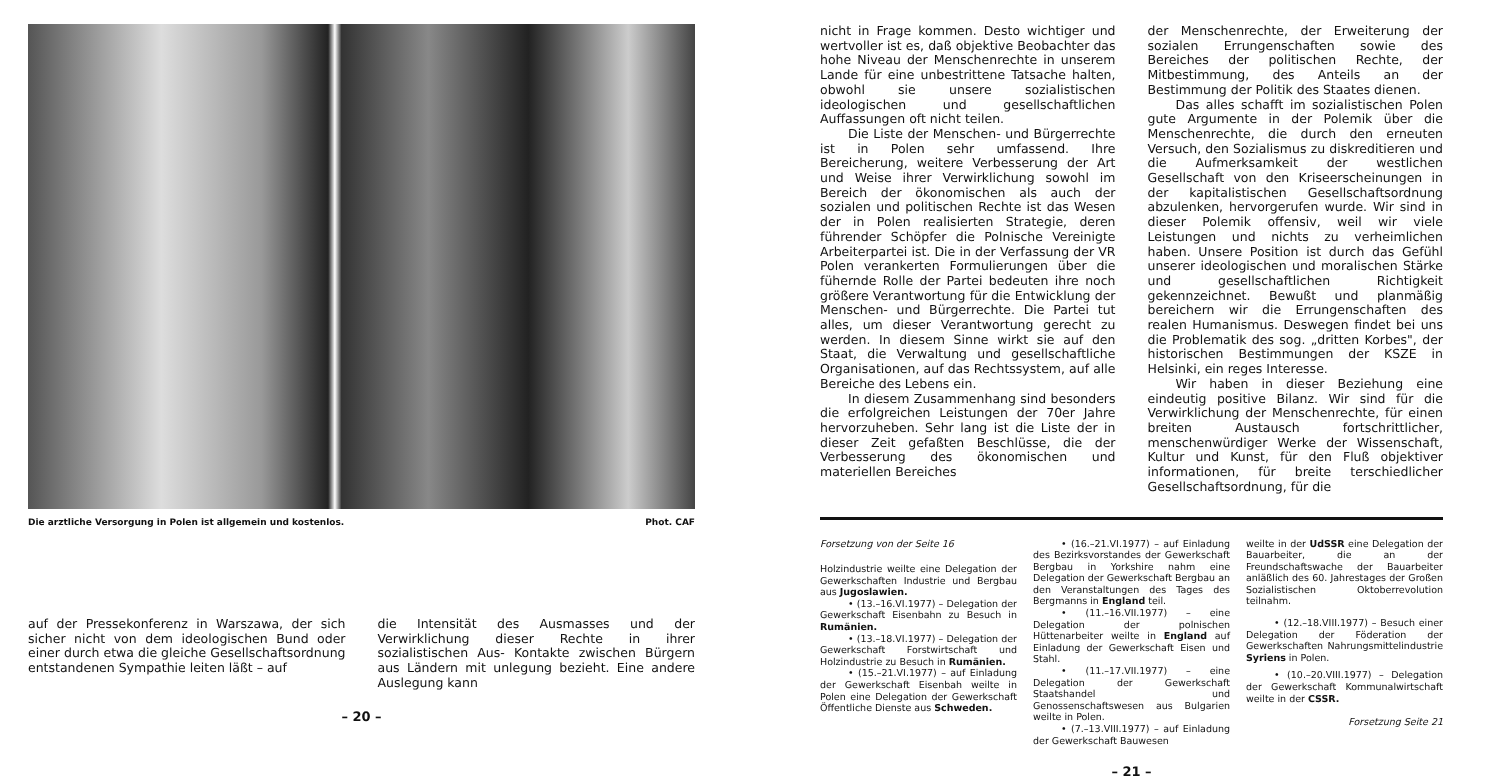Die arztliche Versorgung in Polen ist allgemein und kostenlos. Phot. CAF
auf der Pressekonferenz in Warszawa, der sich sicher nicht von dem ideologischen Bund oder einer durch etwa die gleiche Gesellschaftsordnung entstandenen Sympathie leiten läßt – auf
die Intensität des Ausmasses und der Verwirklichung dieser Rechte in ihrer sozialistischen Aus- Kontakte zwischen Bürgern aus Ländern mit unlegung bezieht. Eine andere Auslegung kann
– 20 –
nicht in Frage kommen. Desto wichtiger und wertvoller ist es, daß objektive Beobachter das hohe Niveau der Menschenrechte in unserem Lande für eine unbestrittene Tatsache halten, obwohl sie unsere sozialistischen ideologischen und gesellschaftlichen Auffassungen oft nicht teilen.
Die Liste der Menschen- und Bürgerrechte ist in Polen sehr umfassend. Ihre Bereicherung, weitere Verbesserung der Art und Weise ihrer Verwirklichung sowohl im Bereich der ökonomischen als auch der sozialen und politischen Rechte ist das Wesen der in Polen realisierten Strategie, deren führender Schöpfer die Polnische Vereinigte Arbeiterpartei ist. Die in der Verfassung der VR Polen verankerten Formulierungen über die fühernde Rolle der Partei bedeuten ihre noch größere Verantwortung für die Entwicklung der Menschen- und Bürgerrechte. Die Partei tut alles, um dieser Verantwortung gerecht zu werden. In diesem Sinne wirkt sie auf den Staat, die Verwaltung und gesellschaftliche Organisationen, auf das Rechtssystem, auf alle Bereiche des Lebens ein.
In diesem Zusammenhang sind besonders die erfolgreichen Leistungen der 70er Jahre hervorzuheben. Sehr lang ist die Liste der in dieser Zeit gefaßten Beschlüsse, die der Verbesserung des ökonomischen und materiellen Bereiches
der Menschenrechte, der Erweiterung der sozialen Errungenschaften sowie des Bereiches der politischen Rechte, der Mitbestimmung, des Anteils an der Bestimmung der Politik des Staates dienen.
Das alles schafft im sozialistischen Polen gute Argumente in der Polemik über die Menschenrechte, die durch den erneuten Versuch, den Sozialismus zu diskreditieren und die Aufmerksamkeit der westlichen Gesellschaft von den Kriseerscheinungen in der kapitalistischen Gesellschaftsordnung abzulenken, hervorgerufen wurde. Wir sind in dieser Polemik offensiv, weil wir viele Leistungen und nichts zu verheimlichen haben. Unsere Position ist durch das Gefühl unserer ideologischen und moralischen Stärke und gesellschaftlichen Richtigkeit gekennzeichnet. Bewußt und planmäßig bereichern wir die Errungenschaften des realen Humanismus. Deswegen findet bei uns die Problematik des sog. „dritten Korbes", der historischen Bestimmungen der KSZE in Helsinki, ein reges Interesse.
Wir haben in dieser Beziehung eine eindeutig positive Bilanz. Wir sind für die Verwirklichung der Menschenrechte, für einen breiten Austausch fortschrittlicher, menschenwürdiger Werke der Wissenschaft, Kultur und Kunst, für den Fluß objektiver informationen, für breite terschiedlicher Gesellschaftsordnung, für die
Forsetzung von der Seite 16
Holzindustrie weilte eine Delegation der Gewerkschaften Industrie und Bergbau aus Jugoslawien.
• (13.–16.VI.1977) – Delegation der Gewerkschaft Eisenbahn zu Besuch in Rumänien.
• (13.–18.VI.1977) – Delegation der Gewerkschaft Forstwirtschaft und Holzindustrie zu Besuch in Rumänien.
• (15.–21.VI.1977) – auf Einladung der Gewerkschaft Eisenbah weilte in Polen eine Delegation der Gewerkschaft Öffentliche Dienste aus Schweden.
• (16.–21.VI.1977) – auf Einladung des Bezirksvorstandes der Gewerkschaft Bergbau in Yorkshire nahm eine Delegation der Gewerkschaft Bergbau an den Veranstaltungen des Tages des Bergmanns in England teil.
• (11.–16.VII.1977) – eine Delegation der polnischen Hüttenarbeiter weilte in England auf Einladung der Gewerkschaft Eisen und Stahl.
• (11.–17.VII.1977) – eine Delegation der Gewerkschaft Staatshandel und Genossenschaftswesen aus Bulgarien weilte in Polen.
• (7.–13.VIII.1977) – auf Einladung der Gewerkschaft Bauwesen
weilte in der UdSSR eine Delegation der Bauarbeiter, die an der Freundschaftswache der Bauarbeiter anläßlich des 60. Jahrestages der Großen Sozialistischen Oktoberrevolution teilnahm.
• (12.–18.VIII.1977) – Besuch einer Delegation der Föderation der Gewerkschaften Nahrungsmittelindustrie Syriens in Polen.
• (10.–20.VIII.1977) – Delegation der Gewerkschaft Kommunalwirtschaft weilte in der CSSR.
Forsetzung Seite 21
– 21 –